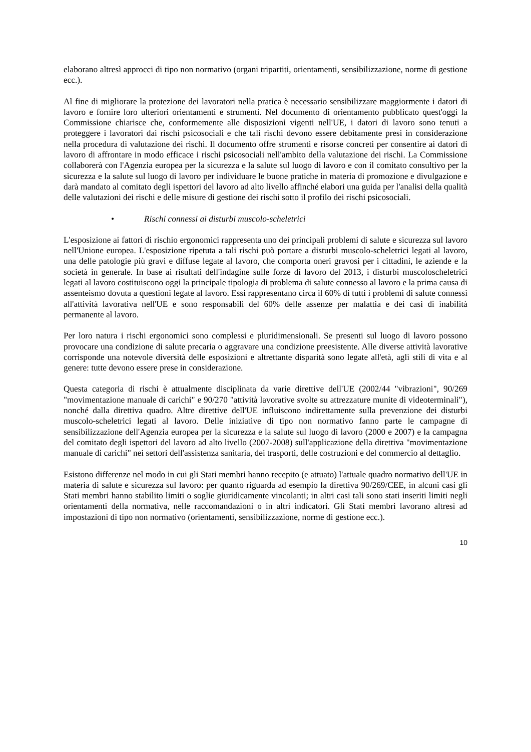elaborano altresì approcci di tipo non normativo (organi tripartiti, orientamenti, sensibilizzazione, norme di gestione ecc.).
Al fine di migliorare la protezione dei lavoratori nella pratica è necessario sensibilizzare maggiormente i datori di lavoro e fornire loro ulteriori orientamenti e strumenti. Nel documento di orientamento pubblicato quest'oggi la Commissione chiarisce che, conformemente alle disposizioni vigenti nell'UE, i datori di lavoro sono tenuti a proteggere i lavoratori dai rischi psicosociali e che tali rischi devono essere debitamente presi in considerazione nella procedura di valutazione dei rischi. Il documento offre strumenti e risorse concreti per consentire ai datori di lavoro di affrontare in modo efficace i rischi psicosociali nell'ambito della valutazione dei rischi. La Commissione collaborerà con l'Agenzia europea per la sicurezza e la salute sul luogo di lavoro e con il comitato consultivo per la sicurezza e la salute sul luogo di lavoro per individuare le buone pratiche in materia di promozione e divulgazione e darà mandato al comitato degli ispettori del lavoro ad alto livello affinché elabori una guida per l'analisi della qualità delle valutazioni dei rischi e delle misure di gestione dei rischi sotto il profilo dei rischi psicosociali.
• Rischi connessi ai disturbi muscolo-scheletrici
L'esposizione ai fattori di rischio ergonomici rappresenta uno dei principali problemi di salute e sicurezza sul lavoro nell'Unione europea. L'esposizione ripetuta a tali rischi può portare a disturbi muscolo-scheletrici legati al lavoro, una delle patologie più gravi e diffuse legate al lavoro, che comporta oneri gravosi per i cittadini, le aziende e la società in generale. In base ai risultati dell'indagine sulle forze di lavoro del 2013, i disturbi muscoloscheletrici legati al lavoro costituiscono oggi la principale tipologia di problema di salute connesso al lavoro e la prima causa di assenteismo dovuta a questioni legate al lavoro. Essi rappresentano circa il 60% di tutti i problemi di salute connessi all'attività lavorativa nell'UE e sono responsabili del 60% delle assenze per malattia e dei casi di inabilità permanente al lavoro.
Per loro natura i rischi ergonomici sono complessi e pluridimensionali. Se presenti sul luogo di lavoro possono provocare una condizione di salute precaria o aggravare una condizione preesistente. Alle diverse attività lavorative corrisponde una notevole diversità delle esposizioni e altrettante disparità sono legate all'età, agli stili di vita e al genere: tutte devono essere prese in considerazione.
Questa categoria di rischi è attualmente disciplinata da varie direttive dell'UE (2002/44 "vibrazioni", 90/269 "movimentazione manuale di carichi" e 90/270 "attività lavorative svolte su attrezzature munite di videoterminali"), nonché dalla direttiva quadro. Altre direttive dell'UE influiscono indirettamente sulla prevenzione dei disturbi muscolo-scheletrici legati al lavoro. Delle iniziative di tipo non normativo fanno parte le campagne di sensibilizzazione dell'Agenzia europea per la sicurezza e la salute sul luogo di lavoro (2000 e 2007) e la campagna del comitato degli ispettori del lavoro ad alto livello (2007-2008) sull'applicazione della direttiva "movimentazione manuale di carichi" nei settori dell'assistenza sanitaria, dei trasporti, delle costruzioni e del commercio al dettaglio.
Esistono differenze nel modo in cui gli Stati membri hanno recepito (e attuato) l'attuale quadro normativo dell'UE in materia di salute e sicurezza sul lavoro: per quanto riguarda ad esempio la direttiva 90/269/CEE, in alcuni casi gli Stati membri hanno stabilito limiti o soglie giuridicamente vincolanti; in altri casi tali sono stati inseriti limiti negli orientamenti della normativa, nelle raccomandazioni o in altri indicatori. Gli Stati membri lavorano altresì ad impostazioni di tipo non normativo (orientamenti, sensibilizzazione, norme di gestione ecc.).
10